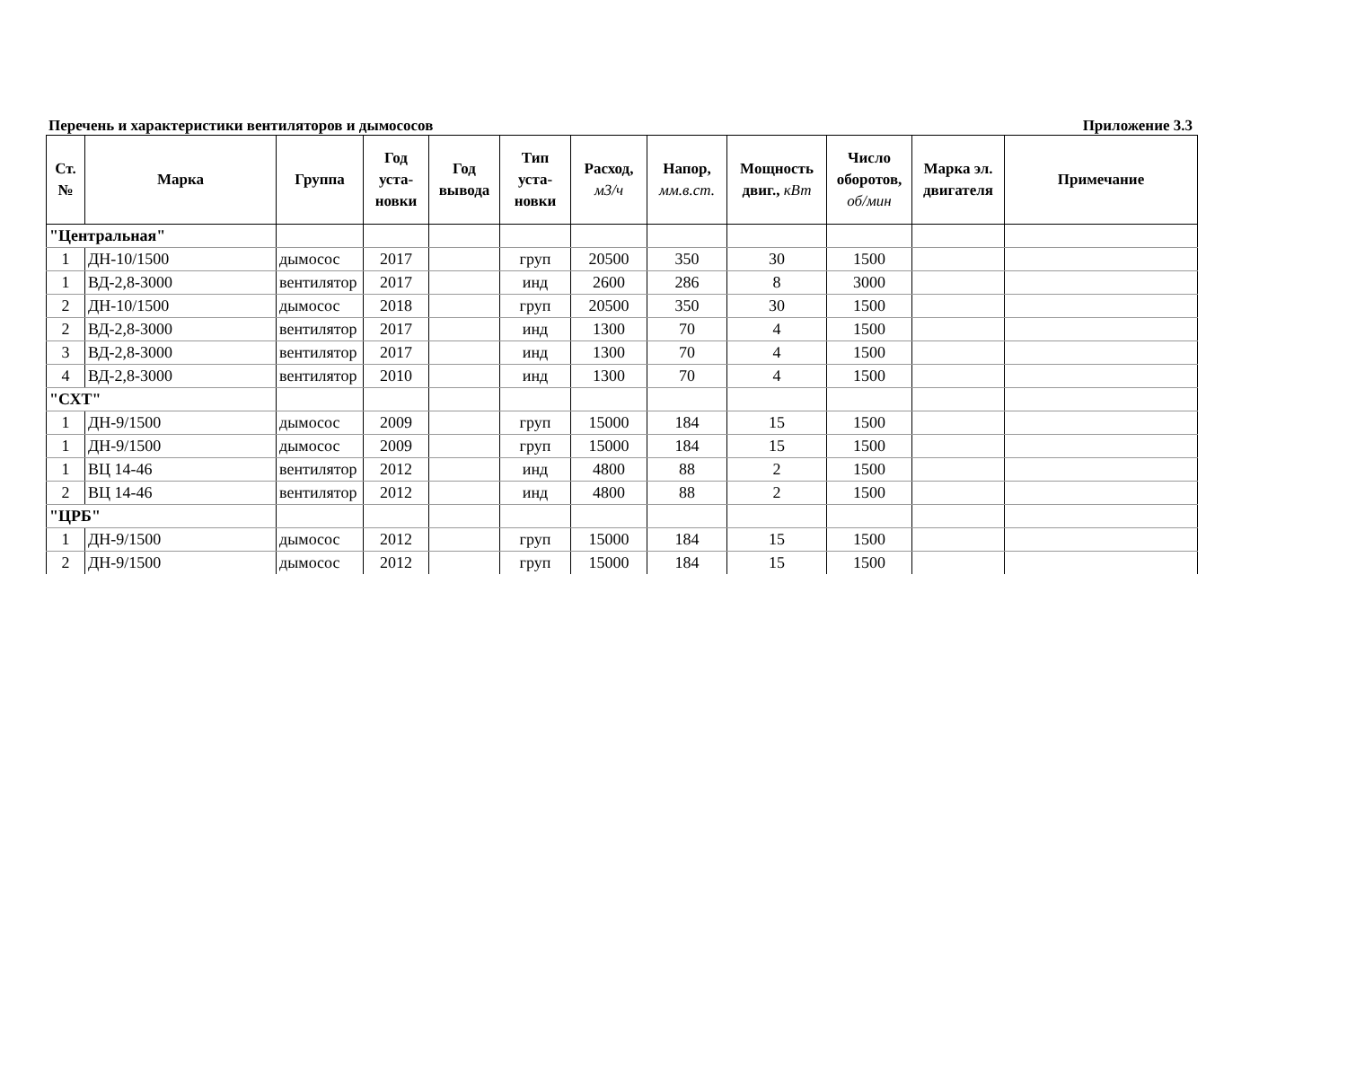Перечень и характеристики вентиляторов и дымососов Приложение 3.3
| Ст. № | Марка | Группа | Год уста- новки | Год вывода | Тип уста- новки | Расход, м3/ч | Напор, мм.в.ст. | Мощность двиг., кВт | Число оборотов, об/мин | Марка эл. двигателя | Примечание |
| --- | --- | --- | --- | --- | --- | --- | --- | --- | --- | --- | --- |
| "Центральная" | | | | | | | | | | | |
| 1 | ДН-10/1500 | дымосос | 2017 | | груп | 20500 | 350 | 30 | 1500 | | |
| 1 | ВД-2,8-3000 | вентилятор | 2017 | | инд | 2600 | 286 | 8 | 3000 | | |
| 2 | ДН-10/1500 | дымосос | 2018 | | груп | 20500 | 350 | 30 | 1500 | | |
| 2 | ВД-2,8-3000 | вентилятор | 2017 | | инд | 1300 | 70 | 4 | 1500 | | |
| 3 | ВД-2,8-3000 | вентилятор | 2017 | | инд | 1300 | 70 | 4 | 1500 | | |
| 4 | ВД-2,8-3000 | вентилятор | 2010 | | инд | 1300 | 70 | 4 | 1500 | | |
| "СХТ" | | | | | | | | | | | |
| 1 | ДН-9/1500 | дымосос | 2009 | | груп | 15000 | 184 | 15 | 1500 | | |
| 1 | ДН-9/1500 | дымосос | 2009 | | груп | 15000 | 184 | 15 | 1500 | | |
| 1 | ВЦ 14-46 | вентилятор | 2012 | | инд | 4800 | 88 | 2 | 1500 | | |
| 2 | ВЦ 14-46 | вентилятор | 2012 | | инд | 4800 | 88 | 2 | 1500 | | |
| "ЦРБ" | | | | | | | | | | | |
| 1 | ДН-9/1500 | дымосос | 2012 | | груп | 15000 | 184 | 15 | 1500 | | |
| 2 | ДН-9/1500 | дымосос | 2012 | | груп | 15000 | 184 | 15 | 1500 | | |